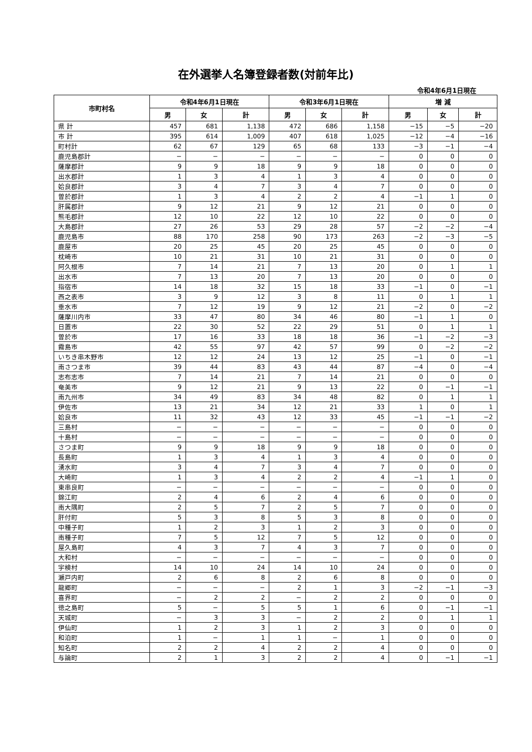在外選挙人名簿登録者数(対前年比)
令和4年6月1日現在
| 市町村名 | 令和4年6月1日現在 | | | 令和3年6月1日現在 | | | 増 減 | | |
| --- | --- | --- | --- | --- | --- | --- | --- | --- | --- |
| | 男 | 女 | 計 | 男 | 女 | 計 | 男 | 女 | 計 |
| 県 計 | 457 | 681 | 1,138 | 472 | 686 | 1,158 | −15 | −5 | −20 |
| 市 計 | 395 | 614 | 1,009 | 407 | 618 | 1,025 | −12 | −4 | −16 |
| 町村計 | 62 | 67 | 129 | 65 | 68 | 133 | −3 | −1 | −4 |
| 鹿児島郡計 | − | − | − | − | − | − | 0 | 0 | 0 |
| 薩摩郡計 | 9 | 9 | 18 | 9 | 9 | 18 | 0 | 0 | 0 |
| 出水郡計 | 1 | 3 | 4 | 1 | 3 | 4 | 0 | 0 | 0 |
| 姶良郡計 | 3 | 4 | 7 | 3 | 4 | 7 | 0 | 0 | 0 |
| 曽於郡計 | 1 | 3 | 4 | 2 | 2 | 4 | −1 | 1 | 0 |
| 肝属郡計 | 9 | 12 | 21 | 9 | 12 | 21 | 0 | 0 | 0 |
| 熊毛郡計 | 12 | 10 | 22 | 12 | 10 | 22 | 0 | 0 | 0 |
| 大島郡計 | 27 | 26 | 53 | 29 | 28 | 57 | −2 | −2 | −4 |
| 鹿児島市 | 88 | 170 | 258 | 90 | 173 | 263 | −2 | −3 | −5 |
| 鹿屋市 | 20 | 25 | 45 | 20 | 25 | 45 | 0 | 0 | 0 |
| 枕崎市 | 10 | 21 | 31 | 10 | 21 | 31 | 0 | 0 | 0 |
| 阿久根市 | 7 | 14 | 21 | 7 | 13 | 20 | 0 | 1 | 1 |
| 出水市 | 7 | 13 | 20 | 7 | 13 | 20 | 0 | 0 | 0 |
| 指宿市 | 14 | 18 | 32 | 15 | 18 | 33 | −1 | 0 | −1 |
| 西之表市 | 3 | 9 | 12 | 3 | 8 | 11 | 0 | 1 | 1 |
| 垂水市 | 7 | 12 | 19 | 9 | 12 | 21 | −2 | 0 | −2 |
| 薩摩川内市 | 33 | 47 | 80 | 34 | 46 | 80 | −1 | 1 | 0 |
| 日置市 | 22 | 30 | 52 | 22 | 29 | 51 | 0 | 1 | 1 |
| 曽於市 | 17 | 16 | 33 | 18 | 18 | 36 | −1 | −2 | −3 |
| 霧島市 | 42 | 55 | 97 | 42 | 57 | 99 | 0 | −2 | −2 |
| いちき串木野市 | 12 | 12 | 24 | 13 | 12 | 25 | −1 | 0 | −1 |
| 南さつま市 | 39 | 44 | 83 | 43 | 44 | 87 | −4 | 0 | −4 |
| 志布志市 | 7 | 14 | 21 | 7 | 14 | 21 | 0 | 0 | 0 |
| 奄美市 | 9 | 12 | 21 | 9 | 13 | 22 | 0 | −1 | −1 |
| 南九州市 | 34 | 49 | 83 | 34 | 48 | 82 | 0 | 1 | 1 |
| 伊佐市 | 13 | 21 | 34 | 12 | 21 | 33 | 1 | 0 | 1 |
| 姶良市 | 11 | 32 | 43 | 12 | 33 | 45 | −1 | −1 | −2 |
| 三島村 | − | − | − | − | − | − | 0 | 0 | 0 |
| 十島村 | − | − | − | − | − | − | 0 | 0 | 0 |
| さつま町 | 9 | 9 | 18 | 9 | 9 | 18 | 0 | 0 | 0 |
| 長島町 | 1 | 3 | 4 | 1 | 3 | 4 | 0 | 0 | 0 |
| 湧水町 | 3 | 4 | 7 | 3 | 4 | 7 | 0 | 0 | 0 |
| 大崎町 | 1 | 3 | 4 | 2 | 2 | 4 | −1 | 1 | 0 |
| 東串良町 | − | − | − | − | − | − | 0 | 0 | 0 |
| 錦江町 | 2 | 4 | 6 | 2 | 4 | 6 | 0 | 0 | 0 |
| 南大隅町 | 2 | 5 | 7 | 2 | 5 | 7 | 0 | 0 | 0 |
| 肝付町 | 5 | 3 | 8 | 5 | 3 | 8 | 0 | 0 | 0 |
| 中種子町 | 1 | 2 | 3 | 1 | 2 | 3 | 0 | 0 | 0 |
| 南種子町 | 7 | 5 | 12 | 7 | 5 | 12 | 0 | 0 | 0 |
| 屋久島町 | 4 | 3 | 7 | 4 | 3 | 7 | 0 | 0 | 0 |
| 大和村 | − | − | − | − | − | − | 0 | 0 | 0 |
| 宇検村 | 14 | 10 | 24 | 14 | 10 | 24 | 0 | 0 | 0 |
| 瀬戸内町 | 2 | 6 | 8 | 2 | 6 | 8 | 0 | 0 | 0 |
| 龍郷町 | − | − | − | 2 | 1 | 3 | −2 | −1 | −3 |
| 喜界町 | − | 2 | 2 | − | 2 | 2 | 0 | 0 | 0 |
| 徳之島町 | 5 | − | 5 | 5 | 1 | 6 | 0 | −1 | −1 |
| 天城町 | − | 3 | 3 | − | 2 | 2 | 0 | 1 | 1 |
| 伊仙町 | 1 | 2 | 3 | 1 | 2 | 3 | 0 | 0 | 0 |
| 和泊町 | 1 | − | 1 | 1 | − | 1 | 0 | 0 | 0 |
| 知名町 | 2 | 2 | 4 | 2 | 2 | 4 | 0 | 0 | 0 |
| 与論町 | 2 | 1 | 3 | 2 | 2 | 4 | 0 | −1 | −1 |